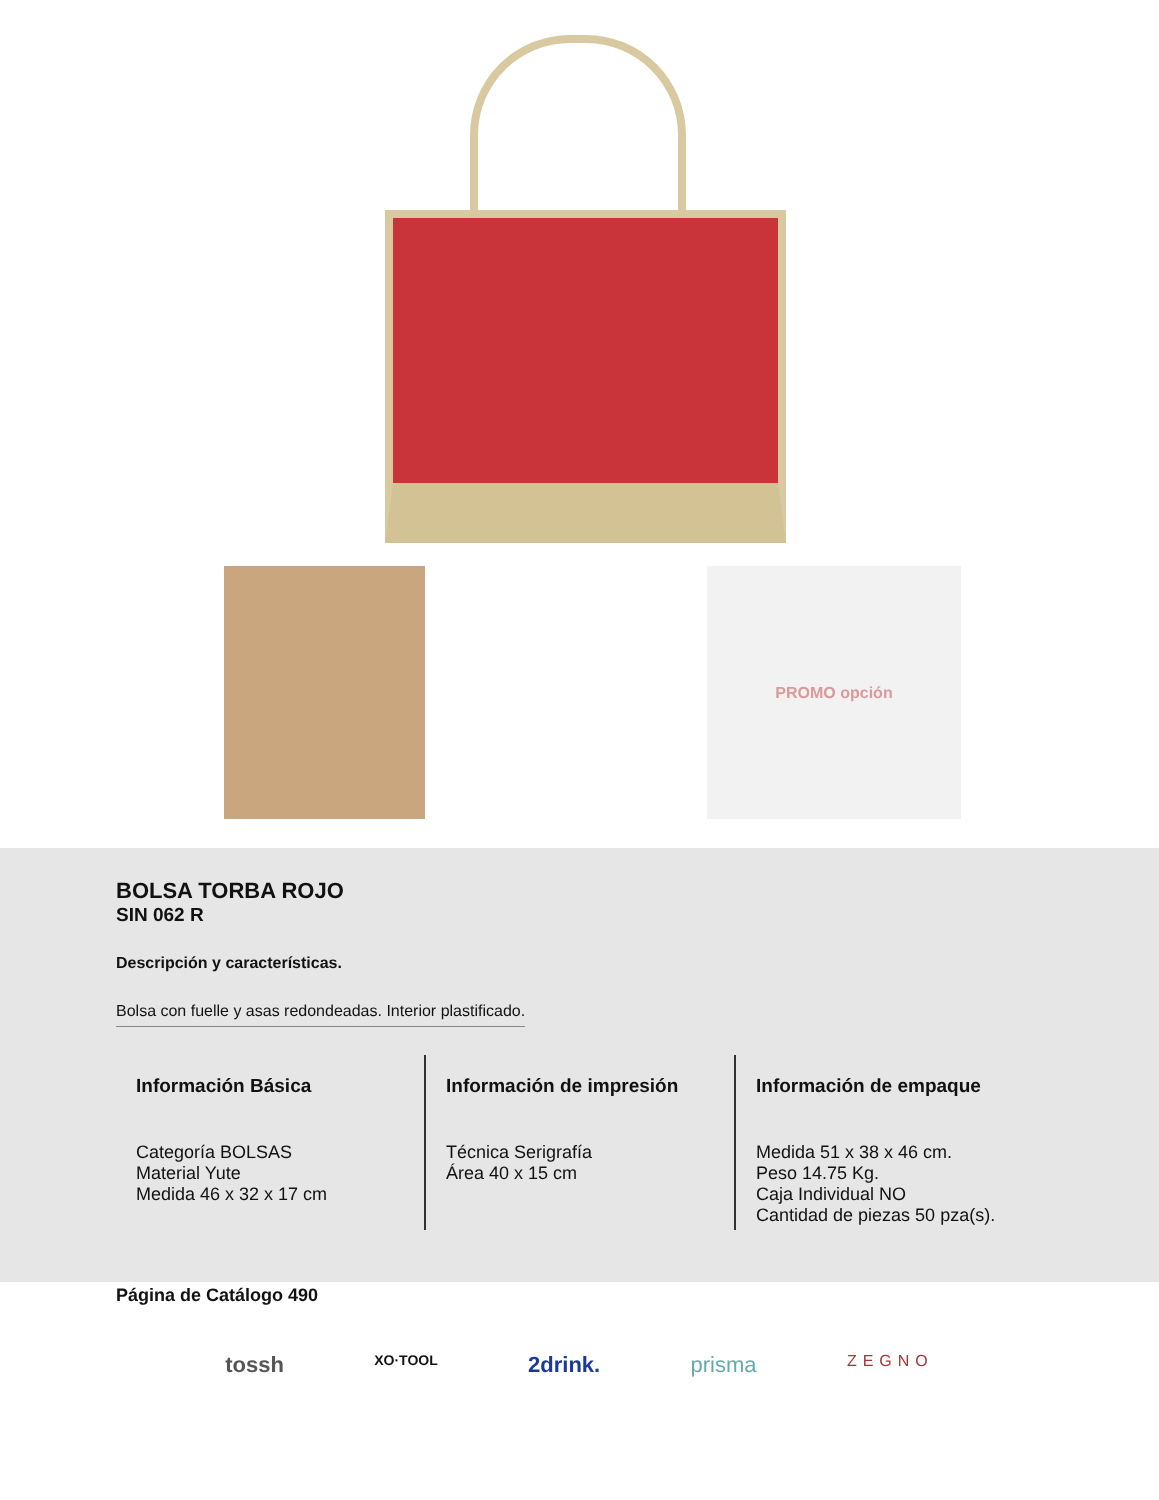PROMO opción
BOLSA TORBA ROJO
SIN 062 R
Descripción y características.
Bolsa con fuelle y asas redondeadas. Interior plastificado.
Información Básica
Categoría BOLSAS
Material Yute
Medida 46 x 32 x 17 cm
Información de impresión
Técnica Serigrafía
Área 40 x 15 cm
Información de empaque
Medida 51 x 38 x 46 cm.
Peso 14.75 Kg.
Caja Individual NO
Cantidad de piezas 50 pza(s).
Página de Catálogo 490
tossh XO·TOOL 2drink. prisma ZEGNO